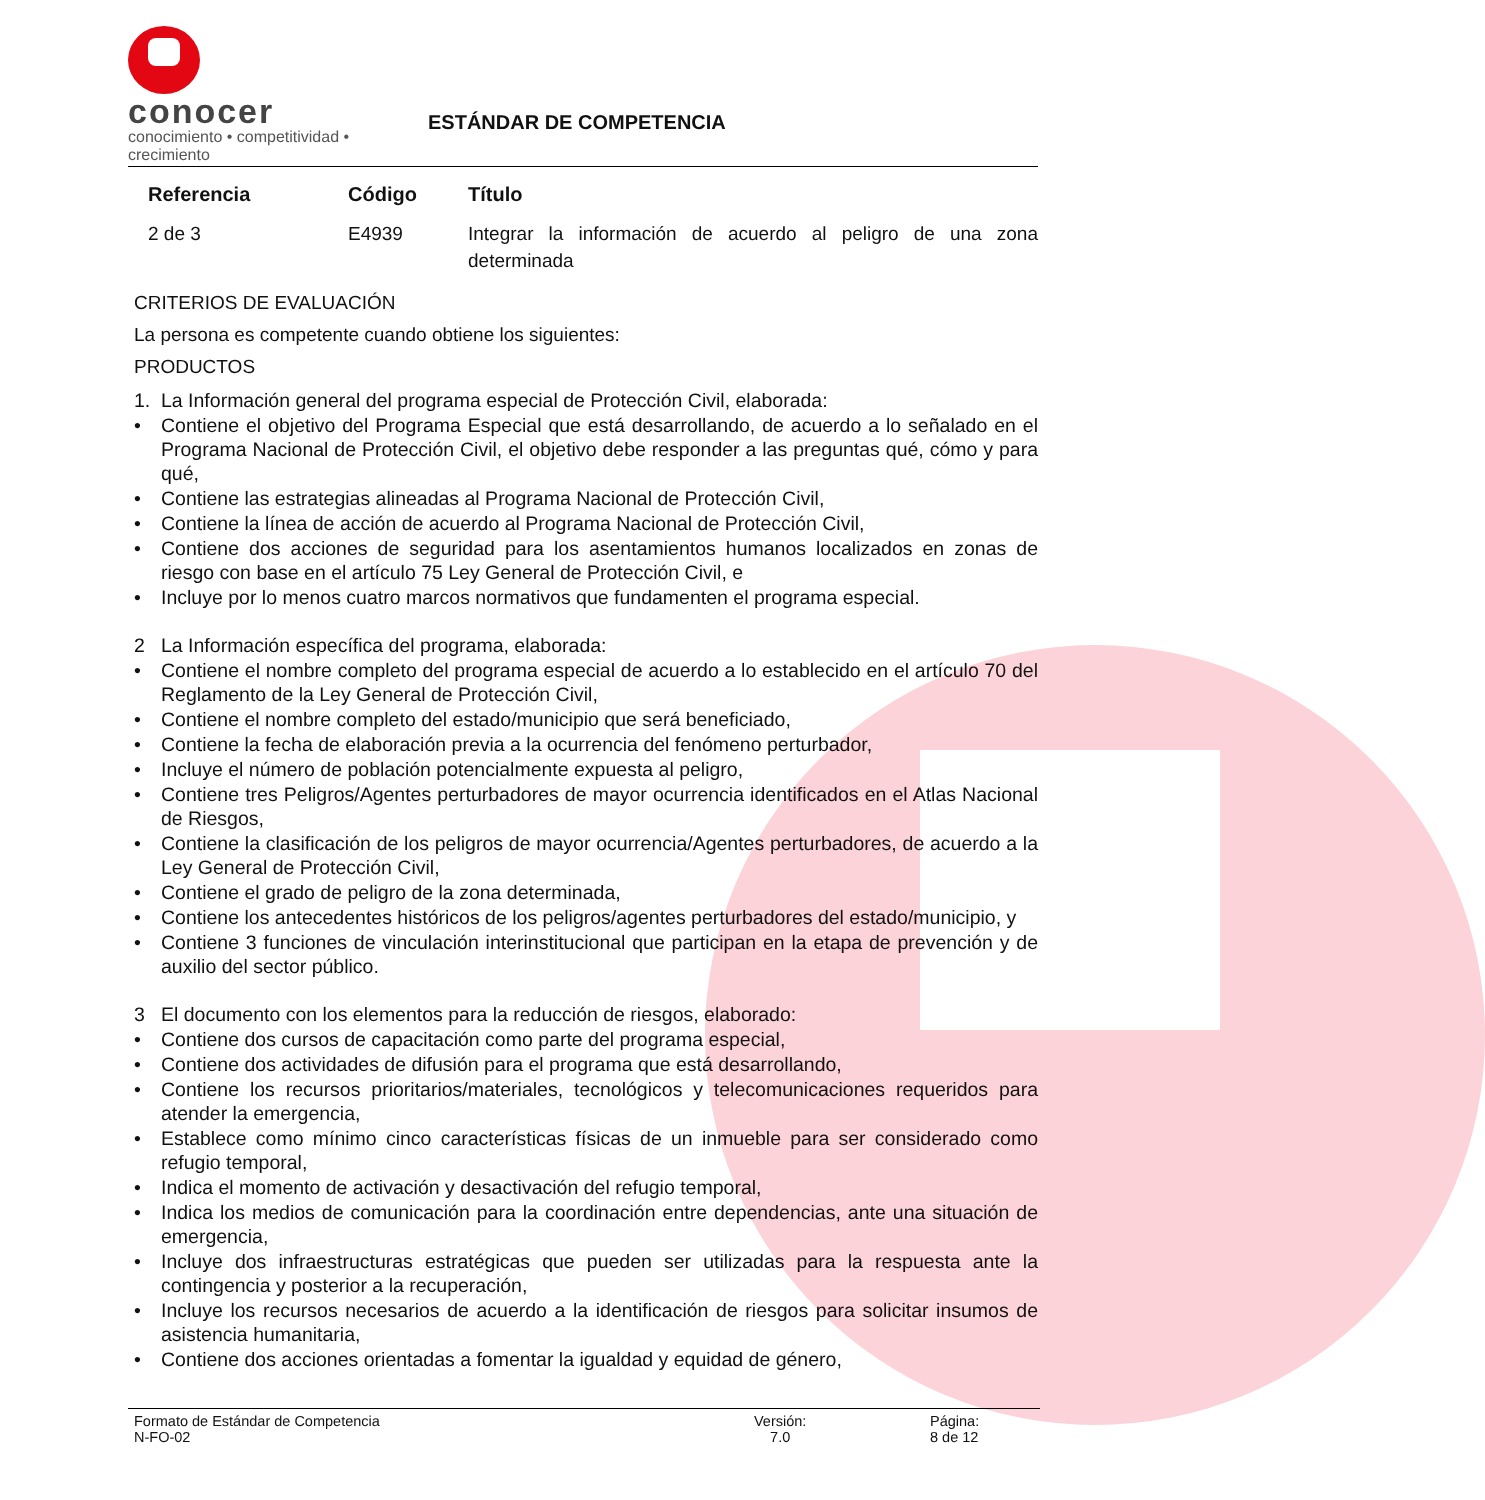conocer
conocimiento • competitividad • crecimiento
ESTÁNDAR DE COMPETENCIA
| Referencia | Código | Título |
| --- | --- | --- |
| 2 de 3 | E4939 | Integrar la información de acuerdo al peligro de una zona determinada |
CRITERIOS DE EVALUACIÓN
La persona es competente cuando obtiene los siguientes:
PRODUCTOS
1. La Información general del programa especial de Protección Civil, elaborada:
• Contiene el objetivo del Programa Especial que está desarrollando, de acuerdo a lo señalado en el Programa Nacional de Protección Civil, el objetivo debe responder a las preguntas qué, cómo y para qué,
• Contiene las estrategias alineadas al Programa Nacional de Protección Civil,
• Contiene la línea de acción de acuerdo al Programa Nacional de Protección Civil,
• Contiene dos acciones de seguridad para los asentamientos humanos localizados en zonas de riesgo con base en el artículo 75 Ley General de Protección Civil, e
• Incluye por lo menos cuatro marcos normativos que fundamenten el programa especial.
2 La Información específica del programa, elaborada:
• Contiene el nombre completo del programa especial de acuerdo a lo establecido en el artículo 70 del Reglamento de la Ley General de Protección Civil,
• Contiene el nombre completo del estado/municipio que será beneficiado,
• Contiene la fecha de elaboración previa a la ocurrencia del fenómeno perturbador,
• Incluye el número de población potencialmente expuesta al peligro,
• Contiene tres Peligros/Agentes perturbadores de mayor ocurrencia identificados en el Atlas Nacional de Riesgos,
• Contiene la clasificación de los peligros de mayor ocurrencia/Agentes perturbadores, de acuerdo a la Ley General de Protección Civil,
• Contiene el grado de peligro de la zona determinada,
• Contiene los antecedentes históricos de los peligros/agentes perturbadores del estado/municipio, y
• Contiene 3 funciones de vinculación interinstitucional que participan en la etapa de prevención y de auxilio del sector público.
3 El documento con los elementos para la reducción de riesgos, elaborado:
• Contiene dos cursos de capacitación como parte del programa especial,
• Contiene dos actividades de difusión para el programa que está desarrollando,
• Contiene los recursos prioritarios/materiales, tecnológicos y telecomunicaciones requeridos para atender la emergencia,
• Establece como mínimo cinco características físicas de un inmueble para ser considerado como refugio temporal,
• Indica el momento de activación y desactivación del refugio temporal,
• Indica los medios de comunicación para la coordinación entre dependencias, ante una situación de emergencia,
• Incluye dos infraestructuras estratégicas que pueden ser utilizadas para la respuesta ante la contingencia y posterior a la recuperación,
• Incluye los recursos necesarios de acuerdo a la identificación de riesgos para solicitar insumos de asistencia humanitaria,
• Contiene dos acciones orientadas a fomentar la igualdad y equidad de género,
Formato de Estándar de Competencia
N-FO-02
Versión:
7.0
Página:
8 de 12